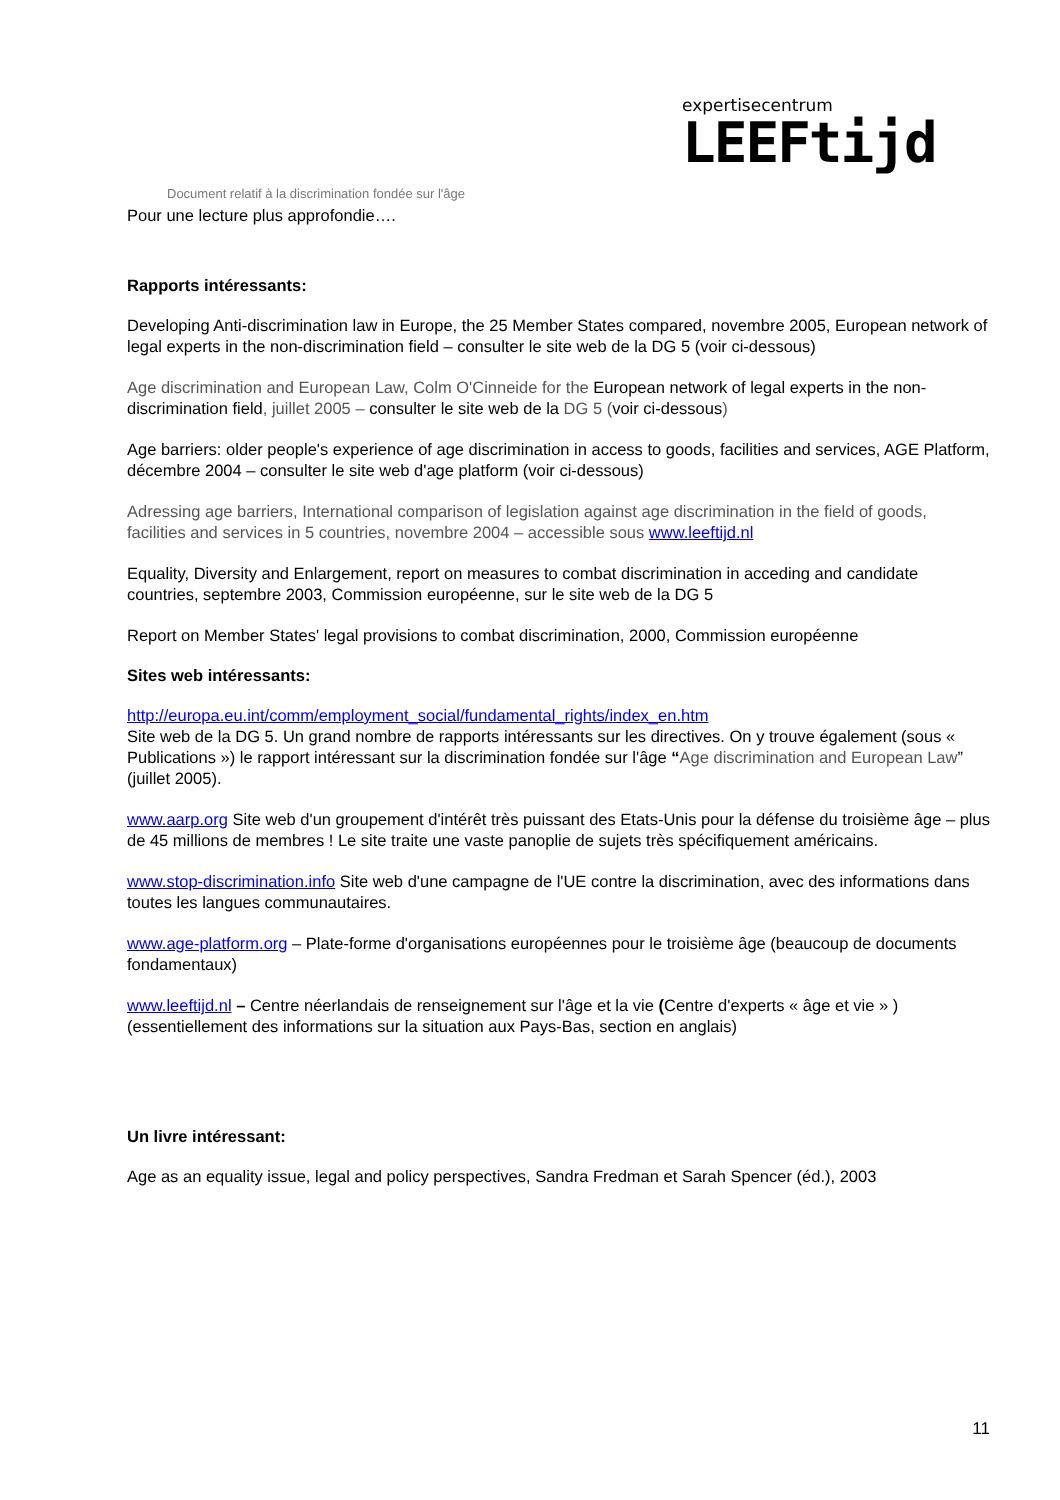expertisecentrum
LEEFtijd
Document relatif à la discrimination fondée sur l'âge
Pour une lecture plus approfondie….
Rapports intéressants:
Developing Anti-discrimination law in Europe, the 25 Member States compared, novembre 2005, European network of legal experts in the non-discrimination field – consulter le site web de la DG 5 (voir ci-dessous)
Age discrimination and European Law, Colm O'Cinneide for the European network of legal experts in the non-discrimination field, juillet 2005 – consulter le site web de la DG 5 (voir ci-dessous)
Age barriers: older people's experience of age discrimination in access to goods, facilities and services, AGE Platform, décembre 2004 – consulter le site web d'age platform (voir ci-dessous)
Adressing age barriers, International comparison of legislation against age discrimination in the field of goods, facilities and services in 5 countries, novembre 2004 – accessible sous www.leeftijd.nl
Equality, Diversity and Enlargement, report on measures to combat discrimination in acceding and candidate countries, septembre 2003, Commission européenne, sur le site web de la DG 5
Report on Member States' legal provisions to combat discrimination, 2000, Commission européenne
Sites web intéressants:
http://europa.eu.int/comm/employment_social/fundamental_rights/index_en.htm
Site web de la DG 5. Un grand nombre de rapports intéressants sur les directives. On y trouve également (sous « Publications ») le rapport intéressant sur la discrimination fondée sur l'âge “Age discrimination and European Law” (juillet 2005).
www.aarp.org Site web d'un groupement d'intérêt très puissant des Etats-Unis pour la défense du troisième âge – plus de 45 millions de membres ! Le site traite une vaste panoplie de sujets très spécifiquement américains.
www.stop-discrimination.info Site web d'une campagne de l'UE contre la discrimination, avec des informations dans toutes les langues communautaires.
www.age-platform.org – Plate-forme d'organisations européennes pour le troisième âge (beaucoup de documents fondamentaux)
www.leeftijd.nl – Centre néerlandais de renseignement sur l'âge et la vie (Centre d'experts « âge et vie » ) (essentiellement des informations sur la situation aux Pays-Bas, section en anglais)
Un livre intéressant:
Age as an equality issue, legal and policy perspectives, Sandra Fredman et Sarah Spencer (éd.), 2003
11